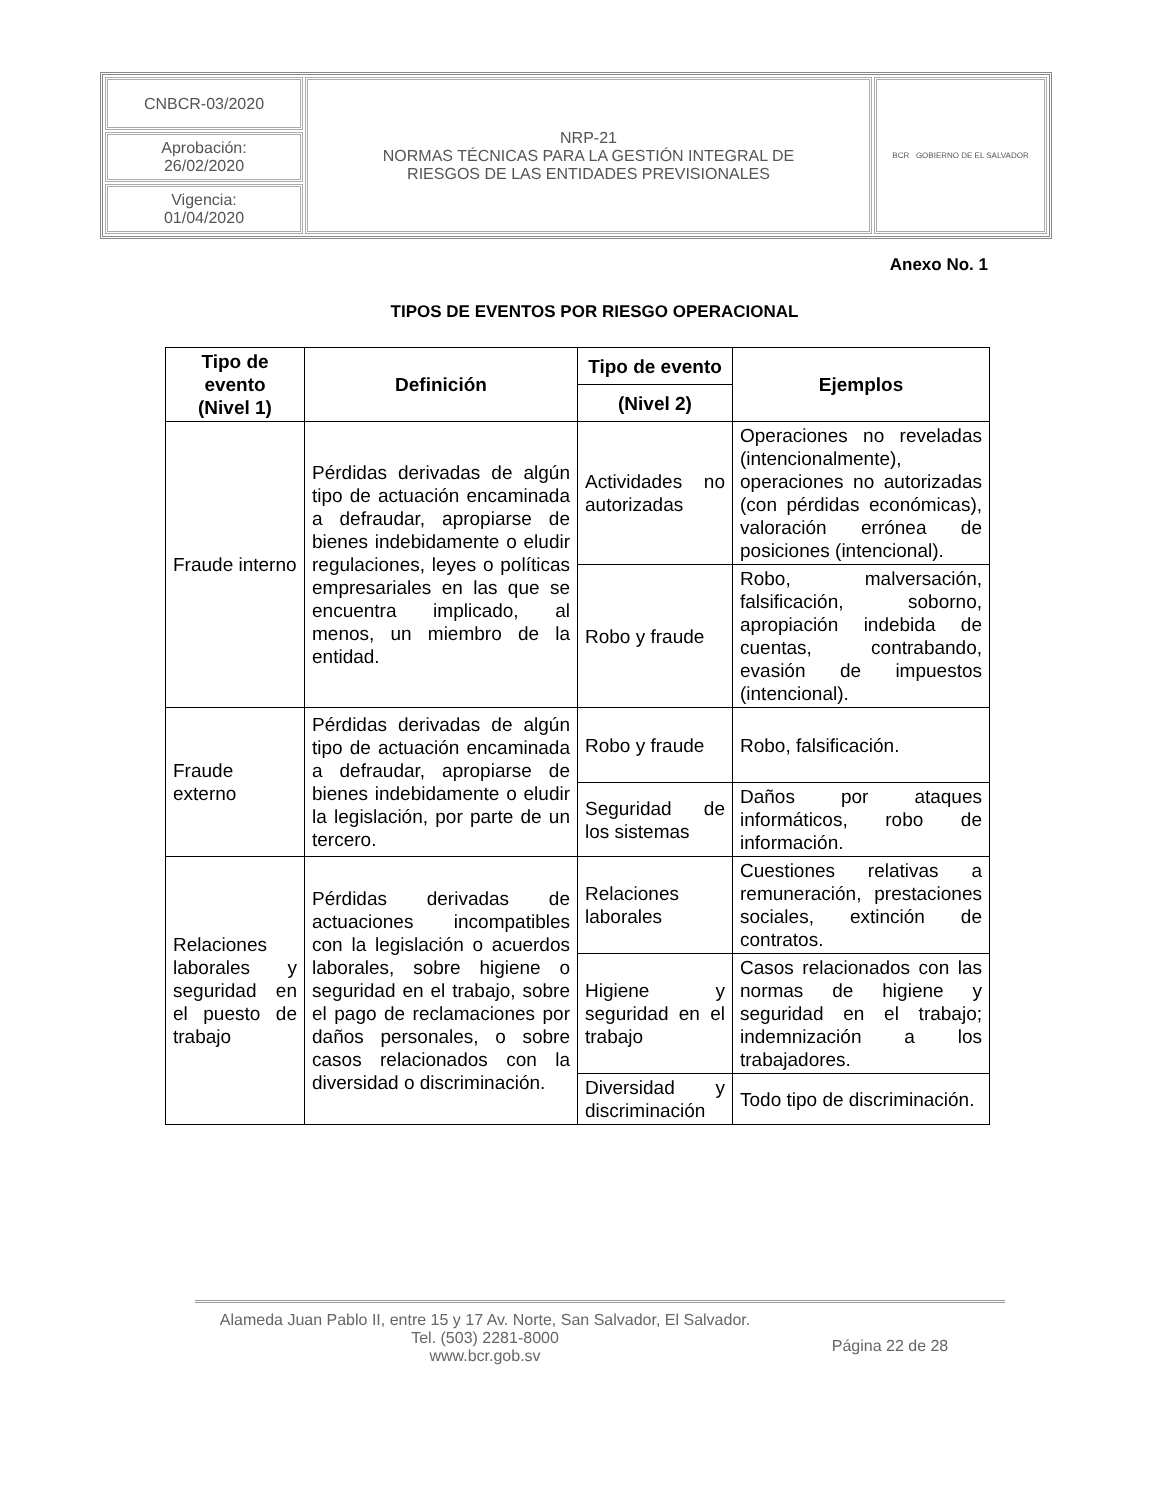| CNBCR-03/2020 | NRP-21 NORMAS TÉCNICAS PARA LA GESTIÓN INTEGRAL DE RIESGOS DE LAS ENTIDADES PREVISIONALES | BCR GOBIERNO DE EL SALVADOR |
| Aprobación: 26/02/2020 | | |
| Vigencia: 01/04/2020 | | |
Anexo No. 1
TIPOS DE EVENTOS POR RIESGO OPERACIONAL
| Tipo de evento (Nivel 1) | Definición | Tipo de evento | Ejemplos |
| --- | --- | --- | --- |
| | | (Nivel 2) | |
| Fraude interno | Pérdidas derivadas de algún tipo de actuación encaminada a defraudar, apropiarse de bienes indebidamente o eludir regulaciones, leyes o políticas empresariales en las que se encuentra implicado, al menos, un miembro de la entidad. | Actividades no autorizadas | Operaciones no reveladas (intencionalmente), operaciones no autorizadas (con pérdidas económicas), valoración errónea de posiciones (intencional). |
| | | Robo y fraude | Robo, malversación, falsificación, soborno, apropiación indebida de cuentas, contrabando, evasión de impuestos (intencional). |
| Fraude externo | Pérdidas derivadas de algún tipo de actuación encaminada a defraudar, apropiarse de bienes indebidamente o eludir la legislación, por parte de un tercero. | Robo y fraude | Robo, falsificación. |
| | | Seguridad de los sistemas | Daños por ataques informáticos, robo de información. |
| Relaciones laborales y seguridad en el puesto de trabajo | Pérdidas derivadas de actuaciones incompatibles con la legislación o acuerdos laborales, sobre higiene o seguridad en el trabajo, sobre el pago de reclamaciones por daños personales, o sobre casos relacionados con la diversidad o discriminación. | Relaciones laborales | Cuestiones relativas a remuneración, prestaciones sociales, extinción de contratos. |
| | | Higiene y seguridad en el trabajo | Casos relacionados con las normas de higiene y seguridad en el trabajo; indemnización a los trabajadores. |
| | | Diversidad y discriminación | Todo tipo de discriminación. |
Alameda Juan Pablo II, entre 15 y 17 Av. Norte, San Salvador, El Salvador.
Tel. (503) 2281-8000
www.bcr.gob.sv
Página 22 de 28